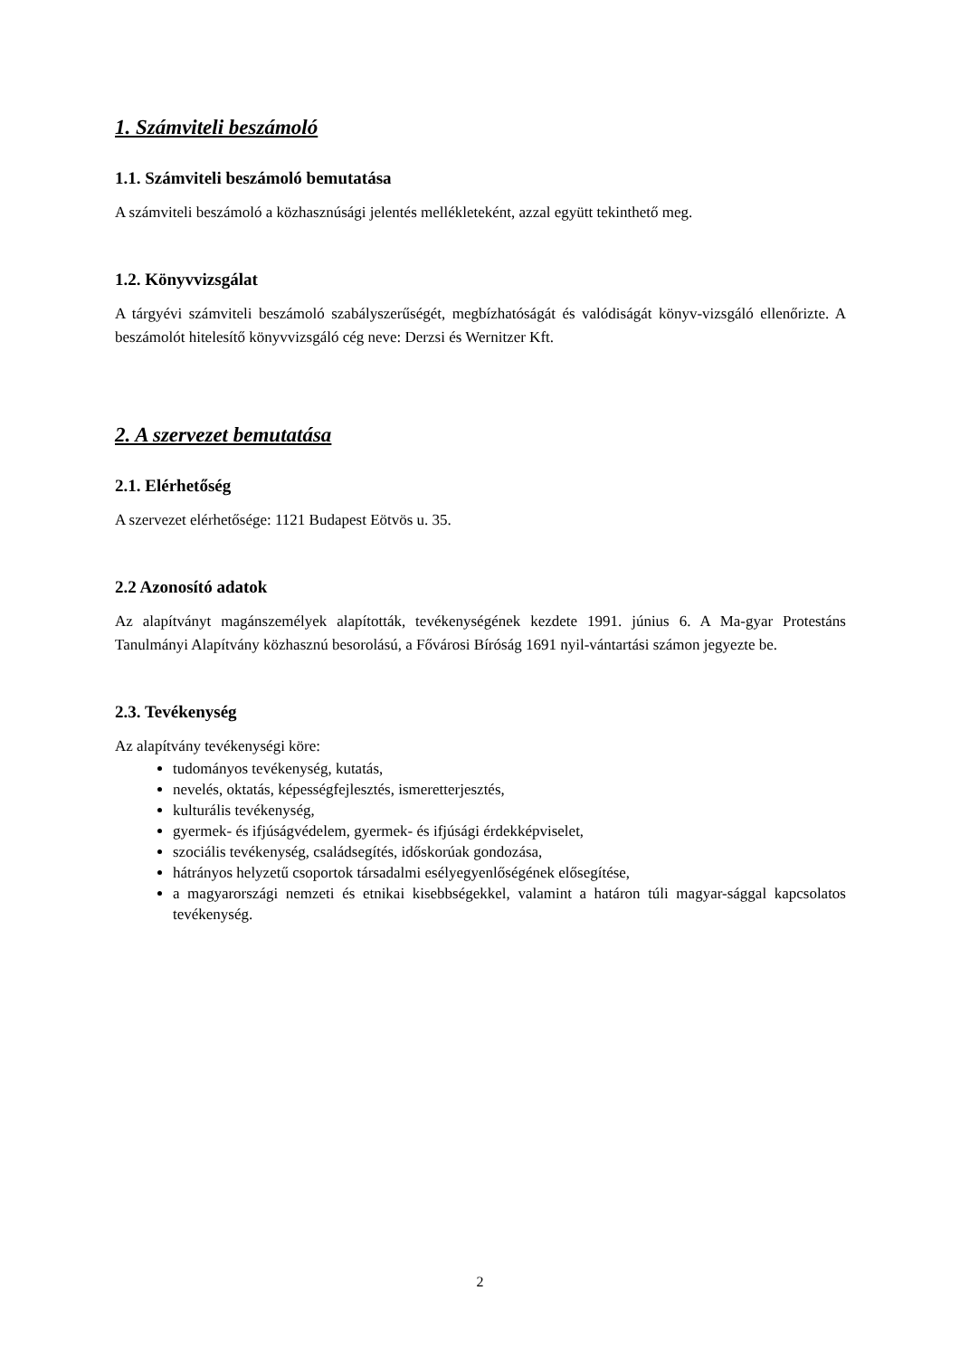1. Számviteli beszámoló
1.1. Számviteli beszámoló bemutatása
A számviteli beszámoló a közhasznúsági jelentés mellékleteként, azzal együtt tekinthető meg.
1.2. Könyvvizsgálat
A tárgyévi számviteli beszámoló szabályszerűségét, megbízhatóságát és valódiságát könyv-vizsgáló ellenőrizte. A beszámolót hitelesítő könyvvizsgáló cég neve: Derzsi és Wernitzer Kft.
2. A szervezet bemutatása
2.1. Elérhetőség
A szervezet elérhetősége: 1121 Budapest Eötvös u. 35.
2.2 Azonosító adatok
Az alapítványt magánszemélyek alapították, tevékenységének kezdete 1991. június 6. A Ma-gyar Protestáns Tanulmányi Alapítvány közhasznú besorolású, a Fővárosi Bíróság 1691 nyil-vántartási számon jegyezte be.
2.3. Tevékenység
Az alapítvány tevékenységi köre:
tudományos tevékenység, kutatás,
nevelés, oktatás, képességfejlesztés, ismeretterjesztés,
kulturális tevékenység,
gyermek- és ifjúságvédelem, gyermek- és ifjúsági érdekképviselet,
szociális tevékenység, családsegítés, időskorúak gondozása,
hátrányos helyzetű csoportok társadalmi esélyegyenlőségének elősegítése,
a magyarországi nemzeti és etnikai kisebbségekkel, valamint a határon túli magyar-sággal kapcsolatos tevékenység.
2